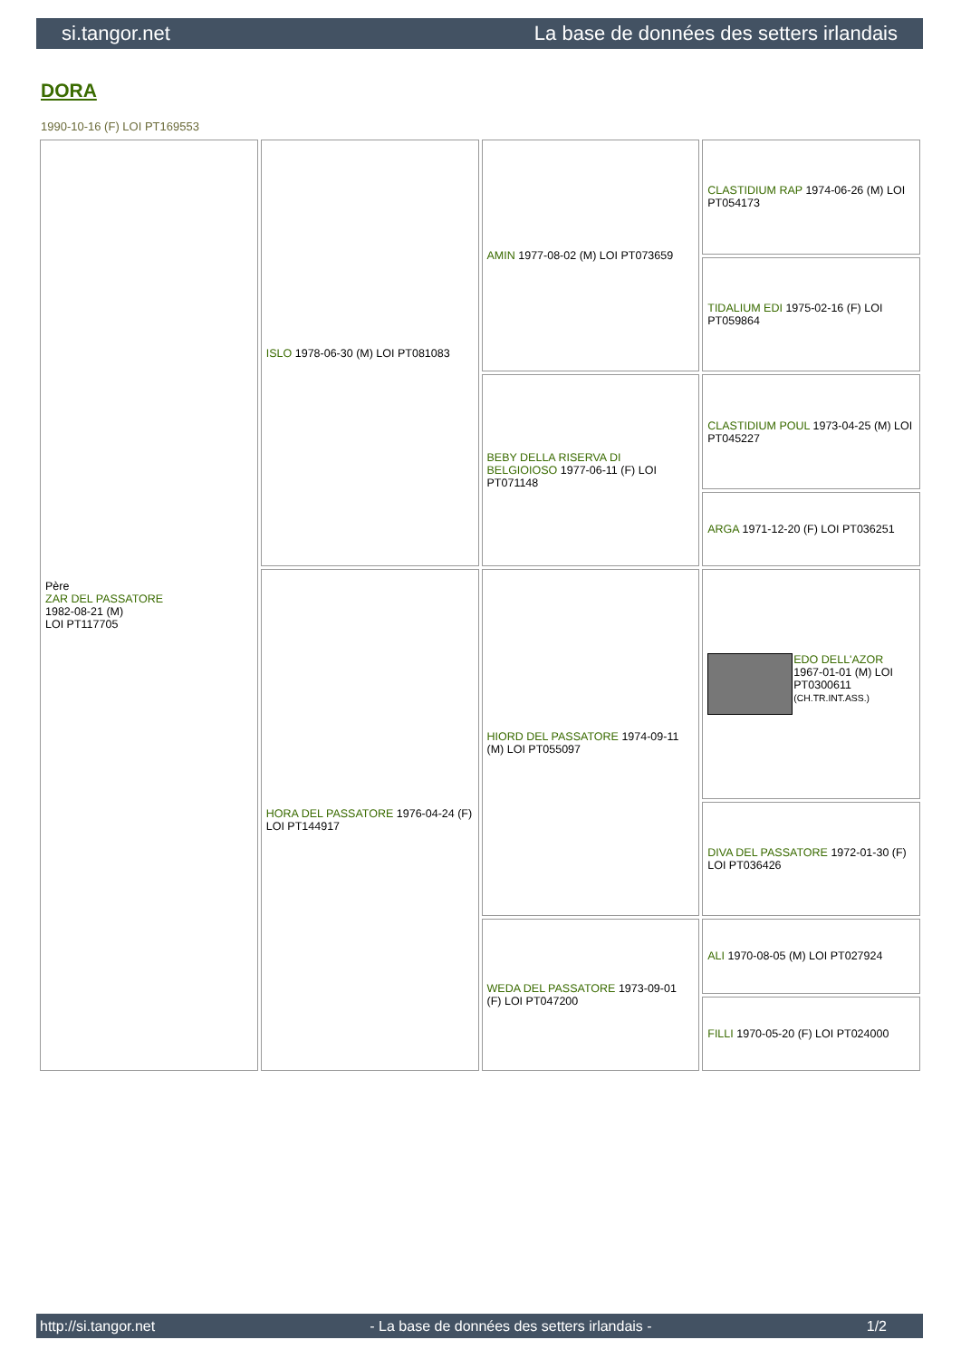si.tangor.net La base de données des setters irlandais
DORA
1990-10-16 (F) LOI PT169553
| Père ZAR DEL PASSATORE 1982-08-21 (M) LOI PT117705 | ISLO 1978-06-30 (M) LOI PT081083 | AMIN 1977-08-02 (M) LOI PT073659 | CLASTIDIUM RAP 1974-06-26 (M) LOI PT054173 |
| | | | TIDALIUM EDI 1975-02-16 (F) LOI PT059864 |
| | | BEBY DELLA RISERVA DI BELGIOIOSO 1977-06-11 (F) LOI PT071148 | CLASTIDIUM POUL 1973-04-25 (M) LOI PT045227 |
| | | | ARGA 1971-12-20 (F) LOI PT036251 |
| | HORA DEL PASSATORE 1976-04-24 (F) LOI PT144917 | HIORD DEL PASSATORE 1974-09-11 (M) LOI PT055097 | EDO DELL'AZOR 1967-01-01 (M) LOI PT0300611 (CH.TR.INT.ASS.) |
| | | | DIVA DEL PASSATORE 1972-01-30 (F) LOI PT036426 |
| | | WEDA DEL PASSATORE 1973-09-01 (F) LOI PT047200 | ALI 1970-08-05 (M) LOI PT027924 |
| | | | FILLI 1970-05-20 (F) LOI PT024000 |
http://si.tangor.net - La base de données des setters irlandais - 1/2